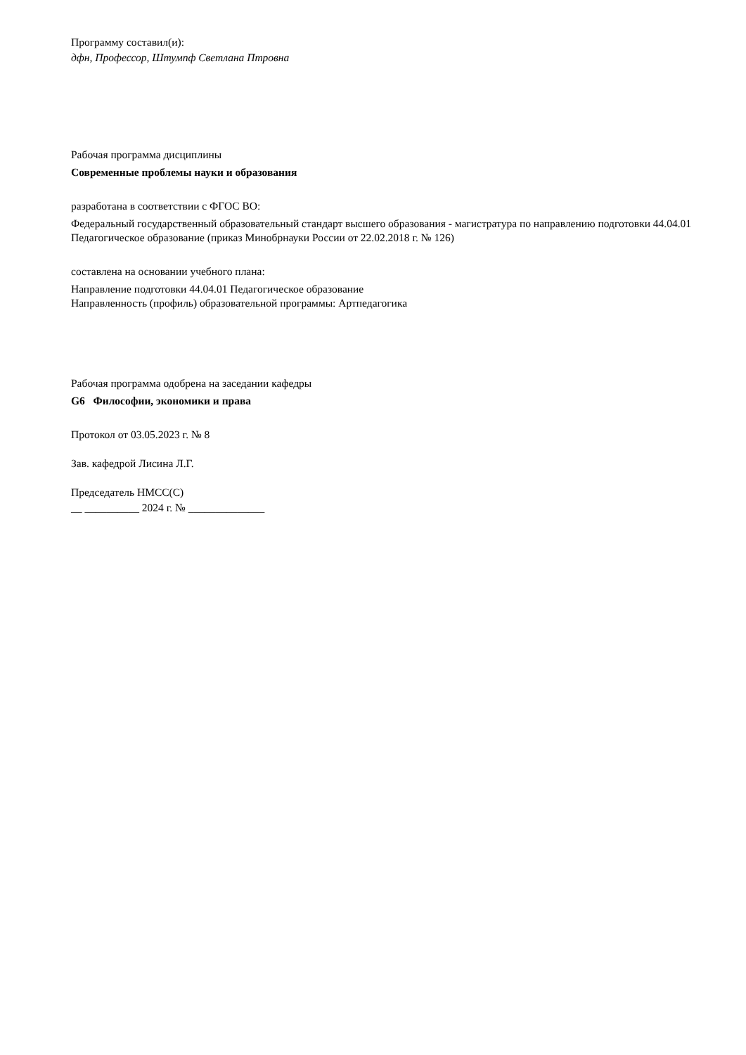Программу составил(и):
дфн, Профессор, Штумпф Светлана Птровна
Рабочая программа дисциплины
Современные проблемы науки и образования
разработана в соответствии с ФГОС ВО:
Федеральный государственный образовательный стандарт высшего образования - магистратура по направлению подготовки 44.04.01 Педагогическое образование (приказ Минобрнауки России от 22.02.2018 г. № 126)
составлена на основании учебного плана:
Направление подготовки 44.04.01 Педагогическое образование
Направленность (профиль) образовательной программы: Артпедагогика
Рабочая программа одобрена на заседании кафедры
G6 Философии, экономики и права
Протокол от 03.05.2023 г. № 8
Зав. кафедрой Лисина Л.Г.
Председатель НМСС(С)
__ __________ 2024 г. № ______________